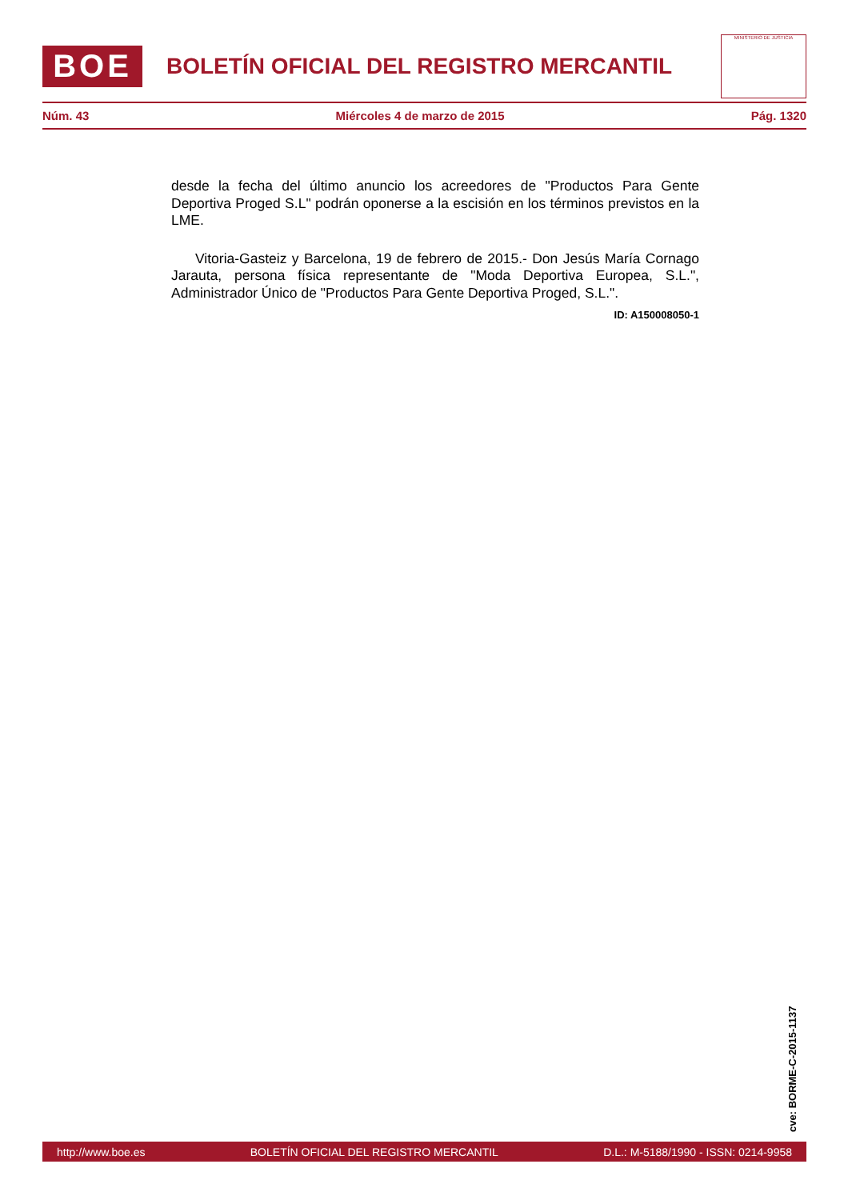BOE
BOLETÍN OFICIAL DEL REGISTRO MERCANTIL
MINISTERIO DE JUSTICIA
Núm. 43 Miércoles 4 de marzo de 2015 Pág. 1320
desde la fecha del último anuncio los acreedores de "Productos Para Gente Deportiva Proged S.L" podrán oponerse a la escisión en los términos previstos en la LME.
Vitoria-Gasteiz y Barcelona, 19 de febrero de 2015.- Don Jesús María Cornago Jarauta, persona física representante de "Moda Deportiva Europea, S.L.", Administrador Único de "Productos Para Gente Deportiva Proged, S.L.".
ID: A150008050-1
cve: BORME-C-2015-1137
http://www.boe.es BOLETÍN OFICIAL DEL REGISTRO MERCANTIL D.L.: M-5188/1990 - ISSN: 0214-9958